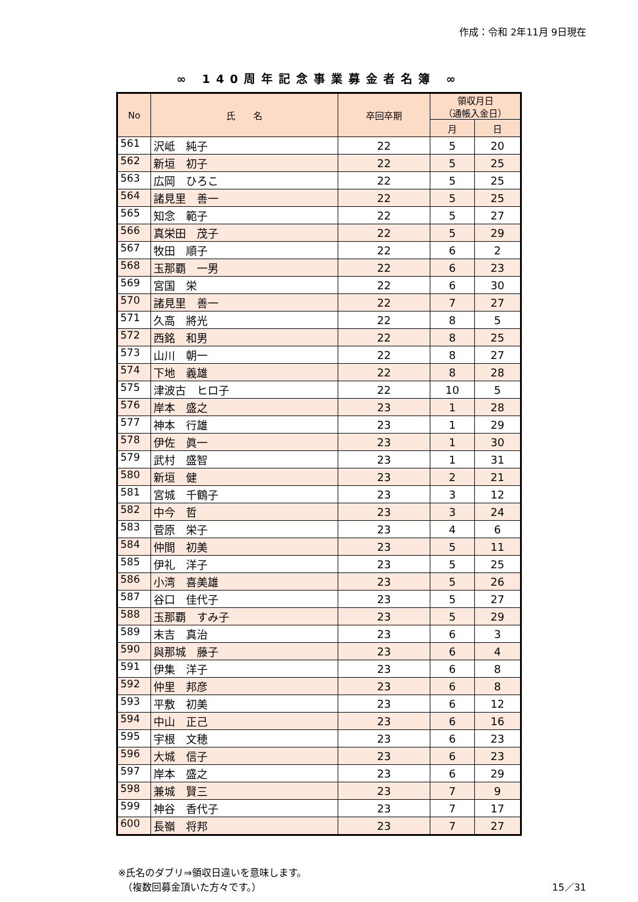作成：令和 2年11月 9日現在
∞ 140周年記念事業募金者名簿 ∞
| No | 氏 名 | 卒回卒期 | 領収月日 （通帳入金日） | |
| --- | --- | --- | --- | --- |
| | | | 月 | 日 |
| 561 | 沢岻 純子 | 22 | 5 | 20 |
| 562 | 新垣 初子 | 22 | 5 | 25 |
| 563 | 広岡 ひろこ | 22 | 5 | 25 |
| 564 | 諸見里 善一 | 22 | 5 | 25 |
| 565 | 知念 範子 | 22 | 5 | 27 |
| 566 | 真栄田 茂子 | 22 | 5 | 29 |
| 567 | 牧田 順子 | 22 | 6 | 2 |
| 568 | 玉那覇 一男 | 22 | 6 | 23 |
| 569 | 宮国 栄 | 22 | 6 | 30 |
| 570 | 諸見里 善一 | 22 | 7 | 27 |
| 571 | 久高 將光 | 22 | 8 | 5 |
| 572 | 西銘 和男 | 22 | 8 | 25 |
| 573 | 山川 朝一 | 22 | 8 | 27 |
| 574 | 下地 義雄 | 22 | 8 | 28 |
| 575 | 津波古 ヒロ子 | 22 | 10 | 5 |
| 576 | 岸本 盛之 | 23 | 1 | 28 |
| 577 | 神本 行雄 | 23 | 1 | 29 |
| 578 | 伊佐 眞一 | 23 | 1 | 30 |
| 579 | 武村 盛智 | 23 | 1 | 31 |
| 580 | 新垣 健 | 23 | 2 | 21 |
| 581 | 宮城 千鶴子 | 23 | 3 | 12 |
| 582 | 中今 哲 | 23 | 3 | 24 |
| 583 | 菅原 栄子 | 23 | 4 | 6 |
| 584 | 仲間 初美 | 23 | 5 | 11 |
| 585 | 伊礼 洋子 | 23 | 5 | 25 |
| 586 | 小湾 喜美雄 | 23 | 5 | 26 |
| 587 | 谷口 佳代子 | 23 | 5 | 27 |
| 588 | 玉那覇 すみ子 | 23 | 5 | 29 |
| 589 | 末吉 真治 | 23 | 6 | 3 |
| 590 | 與那城 藤子 | 23 | 6 | 4 |
| 591 | 伊集 洋子 | 23 | 6 | 8 |
| 592 | 仲里 邦彦 | 23 | 6 | 8 |
| 593 | 平敷 初美 | 23 | 6 | 12 |
| 594 | 中山 正己 | 23 | 6 | 16 |
| 595 | 宇根 文穂 | 23 | 6 | 23 |
| 596 | 大城 信子 | 23 | 6 | 23 |
| 597 | 岸本 盛之 | 23 | 6 | 29 |
| 598 | 兼城 賢三 | 23 | 7 | 9 |
| 599 | 神谷 香代子 | 23 | 7 | 17 |
| 600 | 長嶺 将邦 | 23 | 7 | 27 |
※氏名のダブリ⇒領収日違いを意味します。
　（複数回募金頂いた方々です。）
15／31